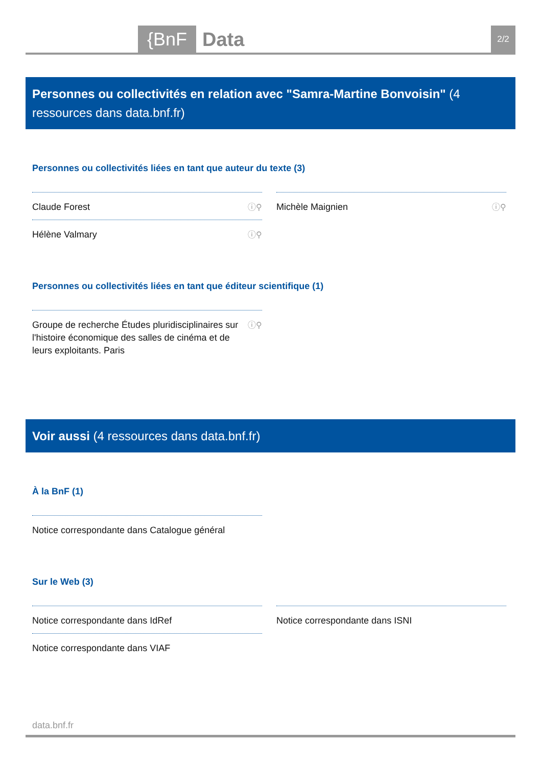{BnF Data 2/2
Personnes ou collectivités en relation avec "Samra-Martine Bonvoisin" (4 ressources dans data.bnf.fr)
Personnes ou collectivités liées en tant que auteur du texte (3)
Claude Forest ⓘ⚲
Michèle Maignien ⓘ⚲
Hélène Valmary ⓘ⚲
Personnes ou collectivités liées en tant que éditeur scientifique (1)
Groupe de recherche Études pluridisciplinaires sur l'histoire économique des salles de cinéma et de leurs exploitants. Paris ⓘ⚲
Voir aussi (4 ressources dans data.bnf.fr)
À la BnF (1)
Notice correspondante dans Catalogue général
Sur le Web (3)
Notice correspondante dans IdRef
Notice correspondante dans ISNI
Notice correspondante dans VIAF
data.bnf.fr